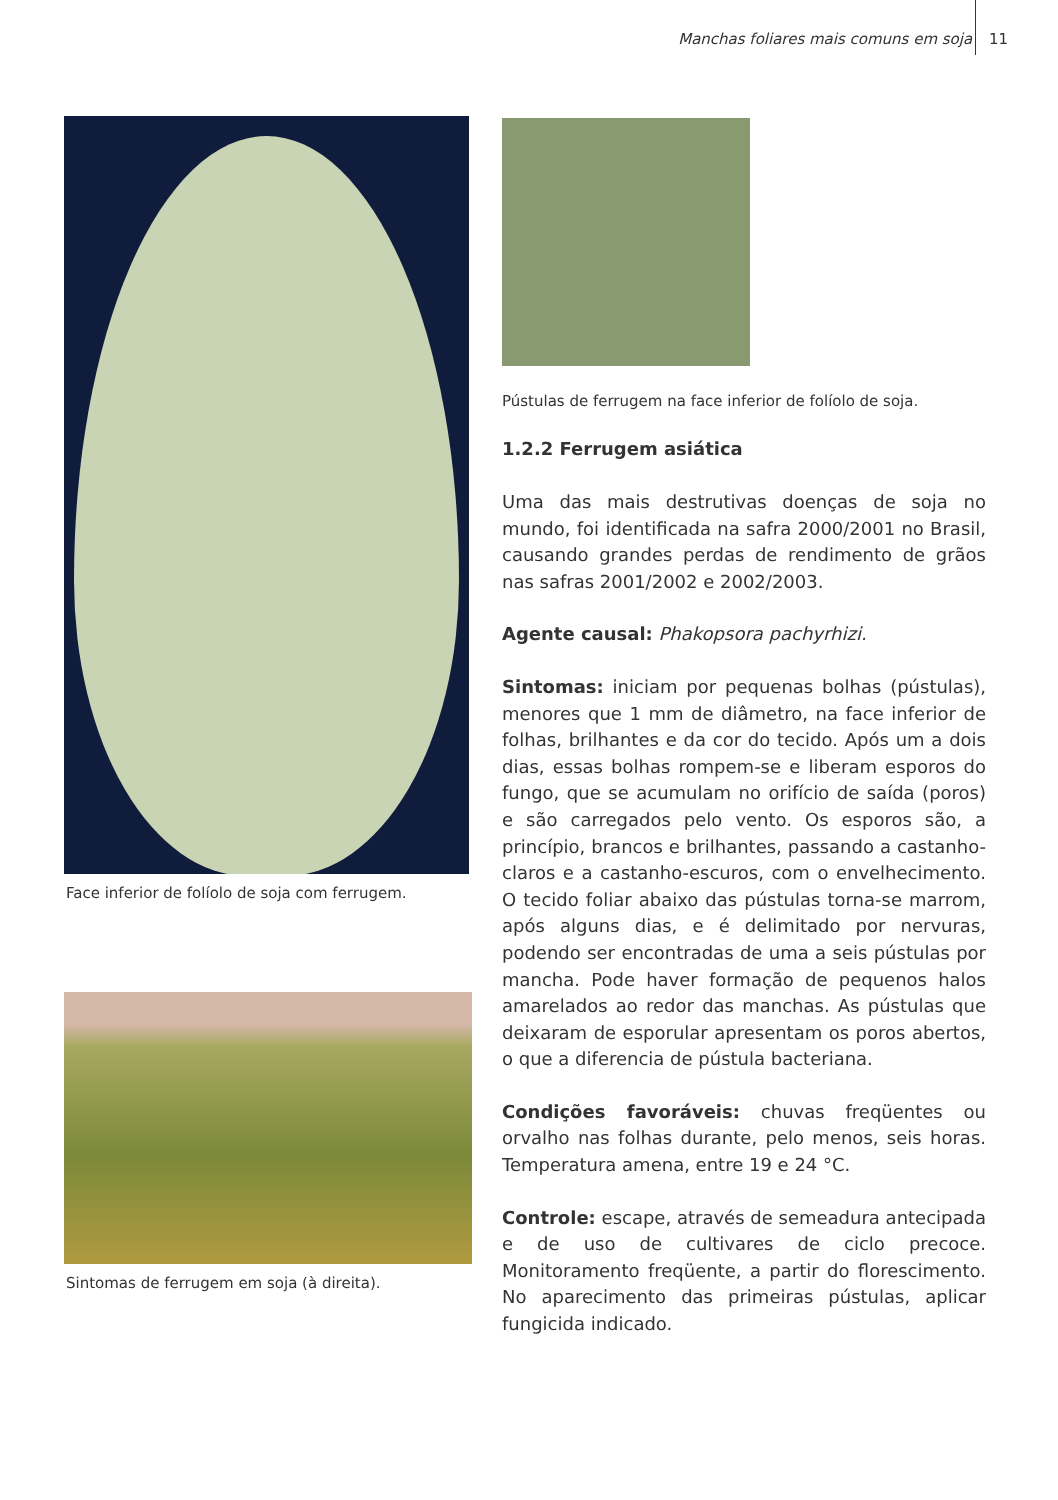Manchas foliares mais comuns em soja 11
Face inferior de folíolo de soja com ferrugem.
Sintomas de ferrugem em soja (à direita).
Pústulas de ferrugem na face inferior de folíolo de soja.
1.2.2 Ferrugem asiática
Uma das mais destrutivas doenças de soja no mundo, foi identificada na safra 2000/2001 no Brasil, causando grandes perdas de rendimento de grãos nas safras 2001/2002 e 2002/2003.
Agente causal: Phakopsora pachyrhizi.
Sintomas: iniciam por pequenas bolhas (pústulas), menores que 1 mm de diâmetro, na face inferior de folhas, brilhantes e da cor do tecido. Após um a dois dias, essas bolhas rompem-se e liberam esporos do fungo, que se acumulam no orifício de saída (poros) e são carregados pelo vento. Os esporos são, a princípio, brancos e brilhantes, passando a castanho-claros e a castanho-escuros, com o envelhecimento. O tecido foliar abaixo das pústulas torna-se marrom, após alguns dias, e é delimitado por nervuras, podendo ser encontradas de uma a seis pústulas por mancha. Pode haver formação de pequenos halos amarelados ao redor das manchas. As pústulas que deixaram de esporular apresentam os poros abertos, o que a diferencia de pústula bacteriana.
Condições favoráveis: chuvas freqüentes ou orvalho nas folhas durante, pelo menos, seis horas. Temperatura amena, entre 19 e 24 °C.
Controle: escape, através de semeadura antecipada e de uso de cultivares de ciclo precoce. Monitoramento freqüente, a partir do florescimento. No aparecimento das primeiras pústulas, aplicar fungicida indicado.